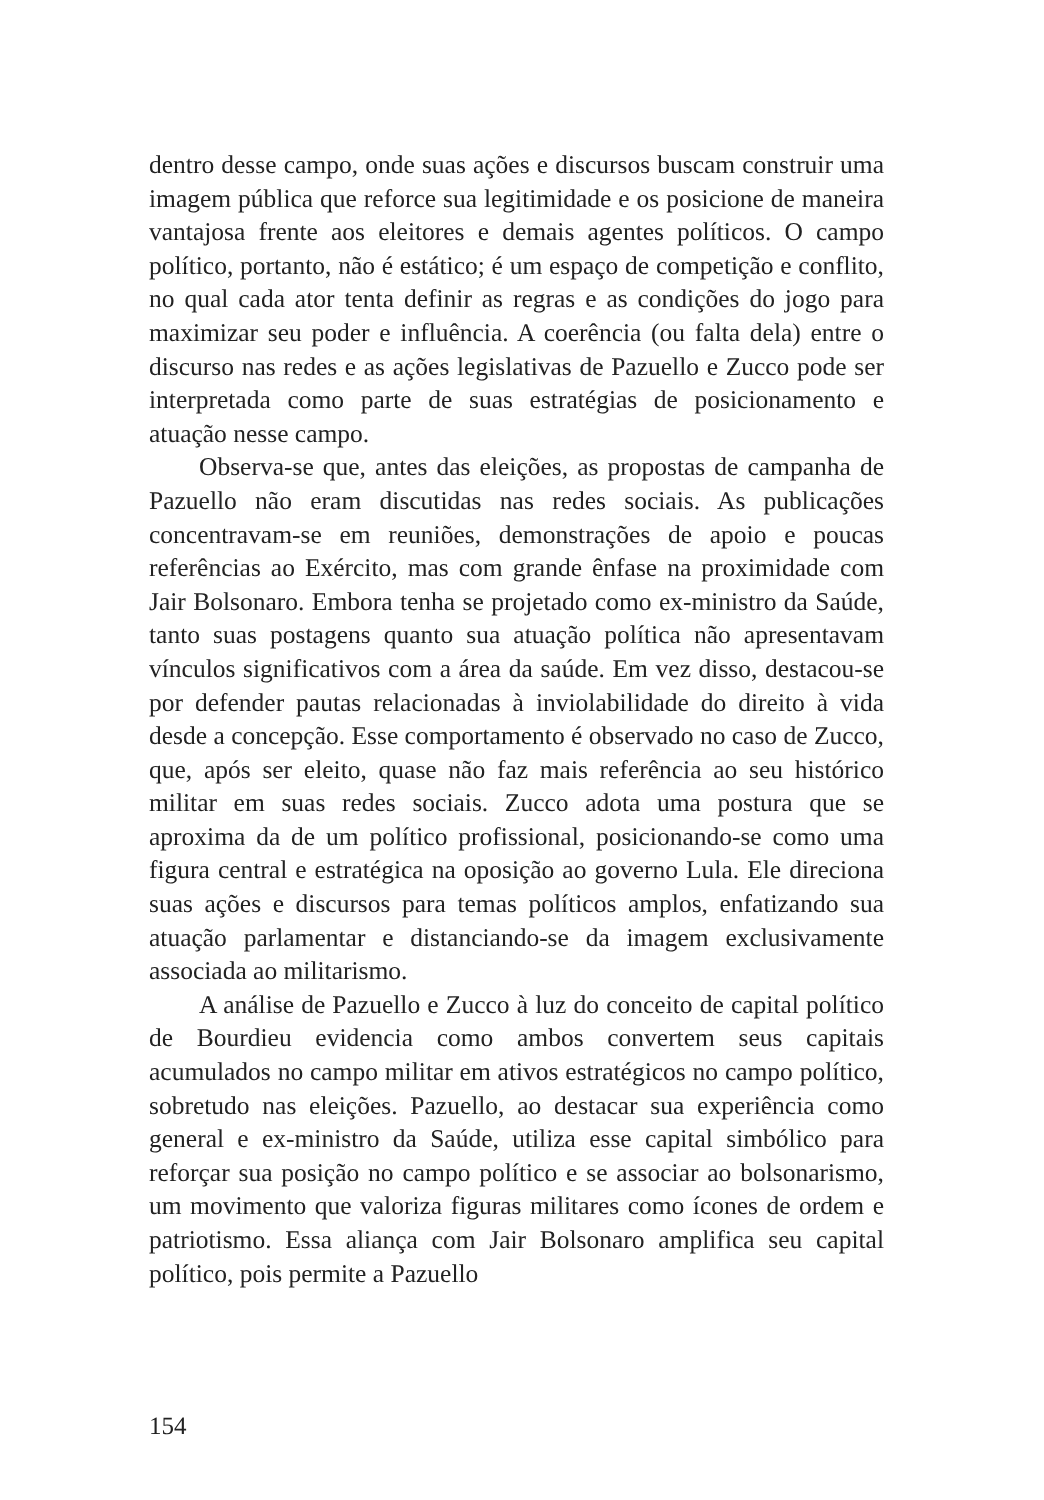dentro desse campo, onde suas ações e discursos buscam construir uma imagem pública que reforce sua legitimidade e os posicione de maneira vantajosa frente aos eleitores e demais agentes políticos. O campo político, portanto, não é estático; é um espaço de competição e conflito, no qual cada ator tenta definir as regras e as condições do jogo para maximizar seu poder e influência. A coerência (ou falta dela) entre o discurso nas redes e as ações legislativas de Pazuello e Zucco pode ser interpretada como parte de suas estratégias de posicionamento e atuação nesse campo.
Observa-se que, antes das eleições, as propostas de campanha de Pazuello não eram discutidas nas redes sociais. As publicações concentravam-se em reuniões, demonstrações de apoio e poucas referências ao Exército, mas com grande ênfase na proximidade com Jair Bolsonaro. Embora tenha se projetado como ex-ministro da Saúde, tanto suas postagens quanto sua atuação política não apresentavam vínculos significativos com a área da saúde. Em vez disso, destacou-se por defender pautas relacionadas à inviolabilidade do direito à vida desde a concepção. Esse comportamento é observado no caso de Zucco, que, após ser eleito, quase não faz mais referência ao seu histórico militar em suas redes sociais. Zucco adota uma postura que se aproxima da de um político profissional, posicionando-se como uma figura central e estratégica na oposição ao governo Lula. Ele direciona suas ações e discursos para temas políticos amplos, enfatizando sua atuação parlamentar e distanciando-se da imagem exclusivamente associada ao militarismo.
A análise de Pazuello e Zucco à luz do conceito de capital político de Bourdieu evidencia como ambos convertem seus capitais acumulados no campo militar em ativos estratégicos no campo político, sobretudo nas eleições. Pazuello, ao destacar sua experiência como general e ex-ministro da Saúde, utiliza esse capital simbólico para reforçar sua posição no campo político e se associar ao bolsonarismo, um movimento que valoriza figuras militares como ícones de ordem e patriotismo. Essa aliança com Jair Bolsonaro amplifica seu capital político, pois permite a Pazuello
154